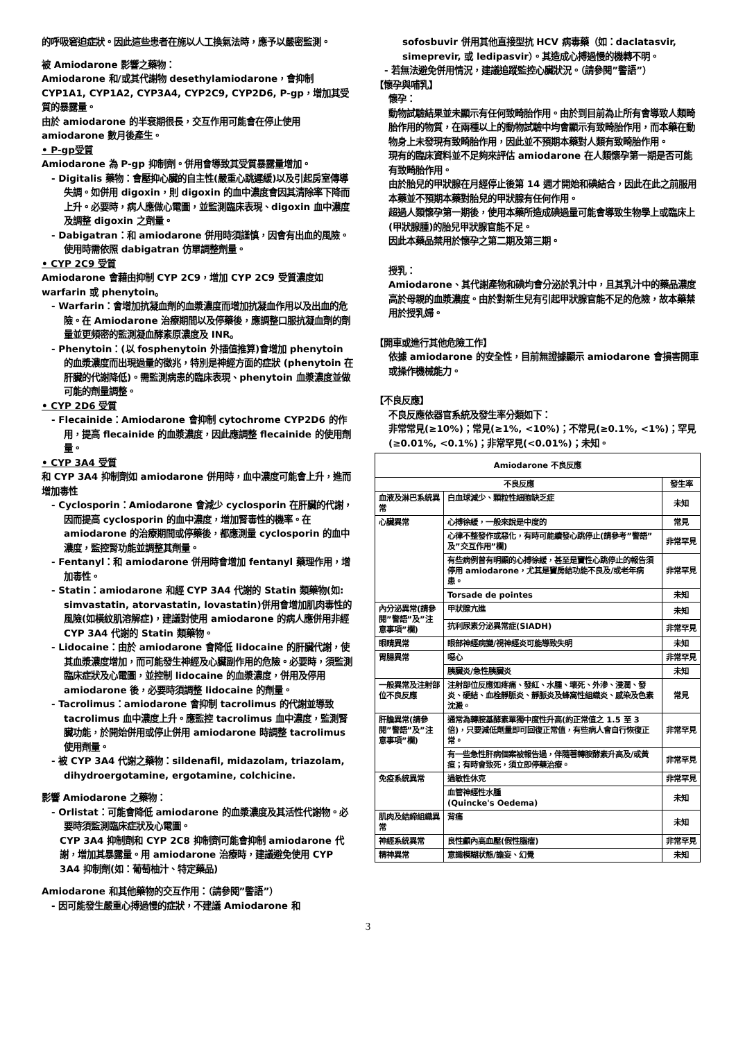的呼吸窘迫症狀。因此這些患者在施以人工換氣法時，應予以嚴密監測。
被 Amiodarone 影響之藥物：
Amiodarone 和/或其代謝物 desethylamiodarone，會抑制 CYP1A1, CYP1A2, CYP3A4, CYP2C9, CYP2D6, P-gp，增加其受質的暴露量。
由於 amiodarone 的半衰期很長，交互作用可能會在停止使用 amiodarone 數月後產生。
• P-gp受質
Amiodarone 為 P-gp 抑制劑。併用會導致其受質暴露量增加。
- Digitalis 藥物：會壓抑心臟的自主性(嚴重心跳遲緩)以及引起房室傳導失調。如併用 digoxin，則 digoxin 的血中濃度會因其清除率下降而上升。必要時，病人應做心電圖，並監測臨床表現、digoxin 血中濃度及調整 digoxin 之劑量。
- Dabigatran：和 amiodarone 併用時須謹慎，因會有出血的風險。使用時需依照 dabigatran 仿單調整劑量。
• CYP 2C9 受質
Amiodarone 會藉由抑制 CYP 2C9，增加 CYP 2C9 受質濃度如 warfarin 或 phenytoin。
- Warfarin：會增加抗凝血劑的血漿濃度而增加抗凝血作用以及出血的危險。在 Amiodarone 治療期間以及停藥後，應調整口服抗凝血劑的劑量並更頻密的監測凝血酵素原濃度及 INR。
- Phenytoin：(以 fosphenytoin 外插值推算)會增加 phenytoin 的血漿濃度而出現過量的徵兆，特別是神經方面的症狀 (phenytoin 在肝臟的代謝降低)。需監測病患的臨床表現、phenytoin 血漿濃度並做可能的劑量調整。
• CYP 2D6 受質
- Flecainide：Amiodarone 會抑制 cytochrome CYP2D6 的作用，提高 flecainide 的血漿濃度，因此應調整 flecainide 的使用劑量。
• CYP 3A4 受質
和 CYP 3A4 抑制劑如 amiodarone 併用時，血中濃度可能會上升，進而增加毒性
- Cyclosporin：Amiodarone 會減少 cyclosporin 在肝臟的代謝，因而提高 cyclosporin 的血中濃度，增加腎毒性的機率。在 amiodarone 的治療期間或停藥後，都應測量 cyclosporin 的血中濃度，監控腎功能並調整其劑量。
- Fentanyl：和 amiodarone 併用時會增加 fentanyl 藥理作用，增加毒性。
- Statin：amiodarone 和經 CYP 3A4 代謝的 Statin 類藥物(如: simvastatin, atorvastatin, lovastatin)併用會增加肌肉毒性的風險(如橫紋肌溶解症)，建議對使用 amiodarone 的病人應併用非經 CYP 3A4 代謝的 Statin 類藥物。
- Lidocaine：由於 amiodarone 會降低 lidocaine 的肝臟代謝，使其血漿濃度增加，而可能發生神經及心臟副作用的危險。必要時，須監測臨床症狀及心電圖，並控制 lidocaine 的血漿濃度，併用及停用 amiodarone 後，必要時須調整 lidocaine 的劑量。
- Tacrolimus：amiodarone 會抑制 tacrolimus 的代謝並導致 tacrolimus 血中濃度上升。應監控 tacrolimus 血中濃度，監測腎臟功能，於開始併用或停止併用 amiodarone 時調整 tacrolimus 使用劑量。
- 被 CYP 3A4 代謝之藥物：sildenafil, midazolam, triazolam, dihydroergotamine, ergotamine, colchicine.
影響 Amiodarone 之藥物：
- Orlistat：可能會降低 amiodarone 的血漿濃度及其活性代謝物。必要時須監測臨床症狀及心電圖。
CYP 3A4 抑制劑和 CYP 2C8 抑制劑可能會抑制 amiodarone 代謝，增加其暴露量。用 amiodarone 治療時，建議避免使用 CYP 3A4 抑制劑(如：葡萄柚汁、特定藥品)
Amiodarone 和其他藥物的交互作用：（請參閱”警語”）
- 因可能發生嚴重心搏過慢的症狀，不建議 Amiodarone 和
sofosbuvir 併用其他直接型抗 HCV 病毒藥（如：daclatasvir, simeprevir, 或 ledipasvir）。其造成心搏過慢的機轉不明。
- 若無法避免併用情況，建議追蹤監控心臟狀況。（請參閱”警語”）
【懷孕與哺乳】
懷孕：
動物試驗結果並未顯示有任何致畸胎作用。由於到目前為止所有會導致人類畸胎作用的物質，在兩種以上的動物試驗中均會顯示有致畸胎作用，而本藥在動物身上未發現有致畸胎作用，因此並不預期本藥對人類有致畸胎作用。
現有的臨床資料並不足夠來評估 amiodarone 在人類懷孕第一期是否可能有致畸胎作用。
由於胎兒的甲狀腺在月經停止後第 14 週才開始和碘結合，因此在此之前服用本藥並不預期本藥對胎兒的甲狀腺有任何作用。
超過人類懷孕第一期後，使用本藥所造成碘過量可能會導致生物學上或臨床上(甲狀腺腫)的胎兒甲狀腺官能不足。
因此本藥品禁用於懷孕之第二期及第三期。
授乳：
Amiodarone、其代謝產物和碘均會分泌於乳汁中，且其乳汁中的藥品濃度高於母親的血漿濃度。由於對新生兒有引起甲狀腺官能不足的危險，故本藥禁用於授乳婦。
【開車或進行其他危險工作】
依據 amiodarone 的安全性，目前無證據顯示 amiodarone 會損害開車或操作機械能力。
【不良反應】
不良反應依器官系統及發生率分類如下：
非常常見(≥10%)；常見(≥1%, <10%)；不常見(≥0.1%, <1%)；罕見(≥0.01%, <0.1%)；非常罕見(<0.01%)；未知。
| Amiodarone 不良反應 | | |
| --- | --- | --- |
| 不良反應 | | 發生率 |
| 血液及淋巴系統異常 | 白血球減少、顆粒性細胞缺乏症 | 未知 |
| 心臟異常 | 心搏徐緩，一般來說是中度的 | 常見 |
| | 心律不整發作或惡化，有時可能續發心跳停止(請參考”警語”及”交互作用”欄) | 非常罕見 |
| | 有些病例曾有明顯的心搏徐緩，甚至是竇性心跳停止的報告須停用 amiodarone，尤其是竇房結功能不良及/或老年病患。 | 非常罕見 |
| | Torsade de pointes | 未知 |
| 內分泌異常(請參閱”警語”及”注意事項”欄) | 甲狀腺亢進 | 未知 |
| | 抗利尿素分泌異常症(SIADH) | 非常罕見 |
| 眼睛異常 | 眼部神經病變/視神經炎可能導致失明 | 未知 |
| 胃腸異常 | 噁心 | 非常罕見 |
| | 胰臟炎/急性胰臟炎 | 未知 |
| 一般異常及注射部位不良反應 | 注射部位反應如疼痛、發紅、水腫、壞死、外滲、浸潤、發炎、硬結、血栓靜脈炎、靜脈炎及蜂窩性組織炎、感染及色素沈澱。 | 常見 |
| 肝膽異常(請參閱”警語”及”注意事項”欄) | 通常為轉胺基酵素單獨中度性升高(約正常值之 1.5 至 3 倍)，只要減低劑量即可回復正常值，有些病人會自行恢復正常。 | 非常罕見 |
| | 有一些急性肝病個案被報告過，伴隨著轉胺酵素升高及/或黃疸；有時會致死，須立即停藥治療。 | 非常罕見 |
| 免疫系統異常 | 過敏性休克 | 非常罕見 |
| | 血管神經性水腫 (Quincke's Oedema) | 未知 |
| 肌肉及結締組織異常 | 背痛 | 未知 |
| 神經系統異常 | 良性顱內高血壓(假性腦瘤) | 非常罕見 |
| 精神異常 | 意識模糊狀態/譫妄、幻覺 | 未知 |
3